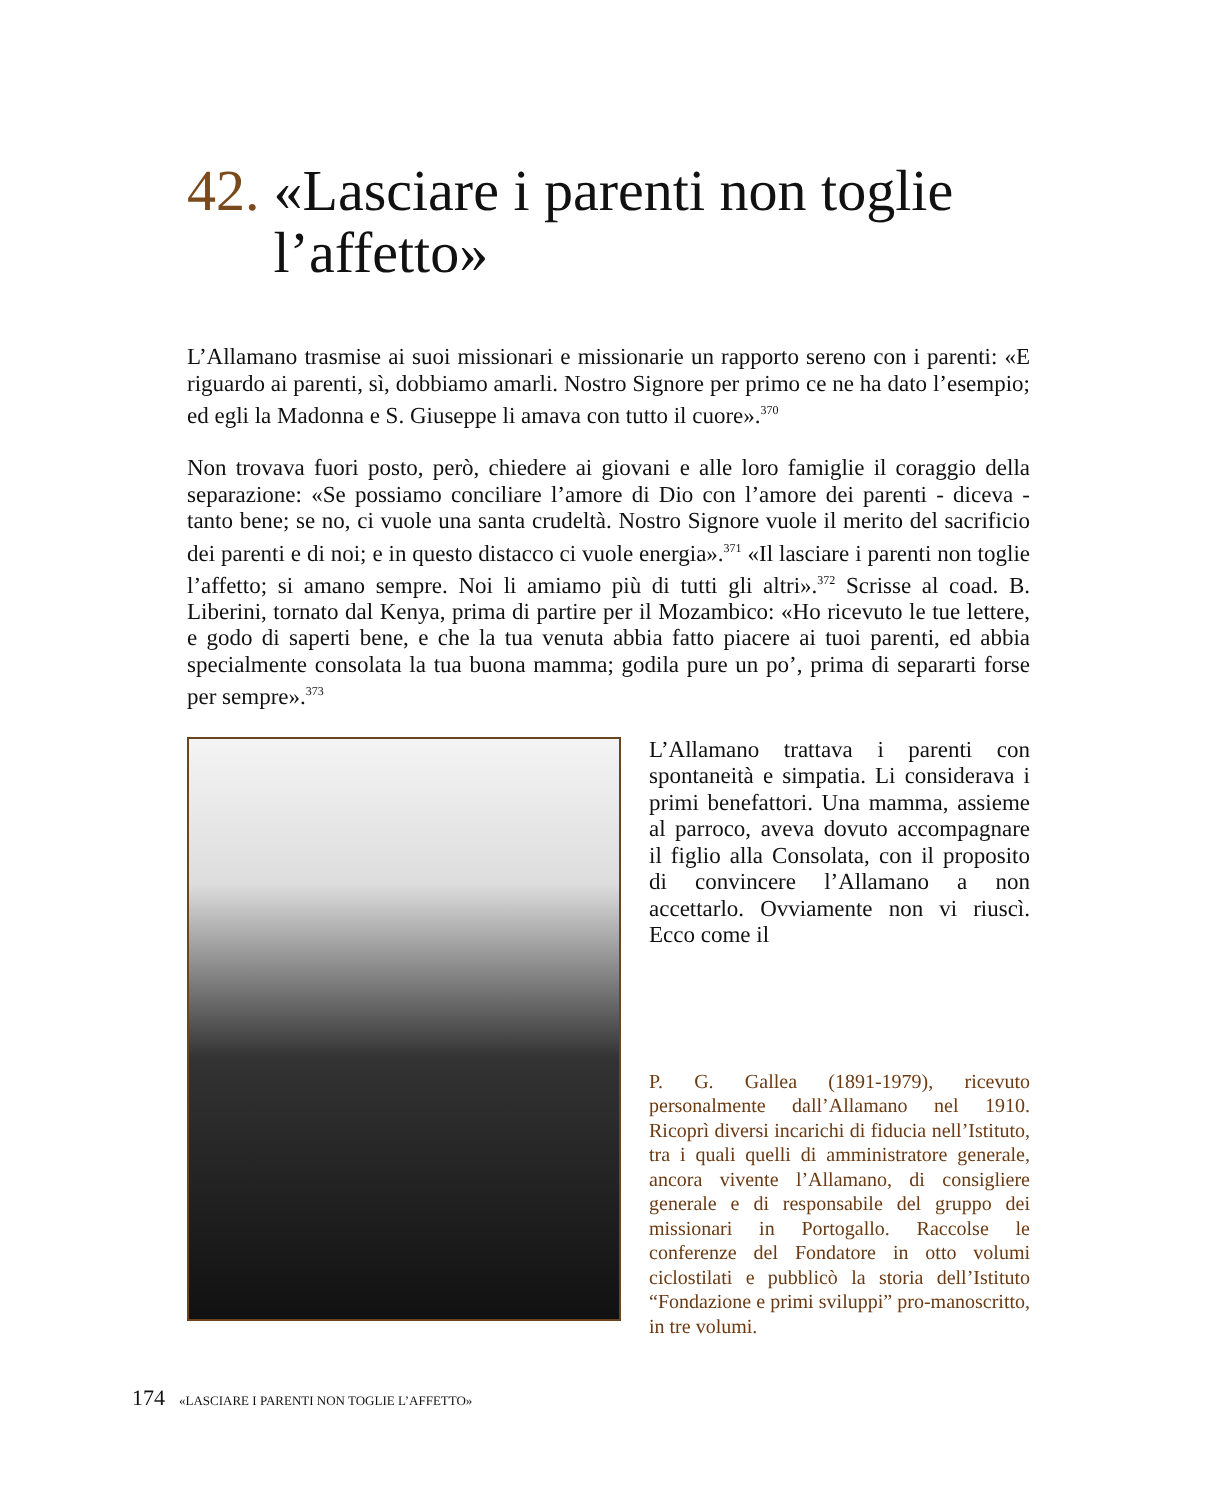42. «Lasciare i parenti non toglie l’affetto»
L’Allamano trasmise ai suoi missionari e missionarie un rapporto sereno con i parenti: «E riguardo ai parenti, sì, dobbiamo amarli. Nostro Signore per primo ce ne ha dato l’esempio; ed egli la Madonna e S. Giuseppe li amava con tutto il cuore».<sup>370</sup>
Non trovava fuori posto, però, chiedere ai giovani e alle loro famiglie il coraggio della separazione: «Se possiamo conciliare l’amore di Dio con l’amore dei parenti - diceva - tanto bene; se no, ci vuole una santa crudeltà. Nostro Signore vuole il merito del sacrificio dei parenti e di noi; e in questo distacco ci vuole energia».<sup>371</sup> «Il lasciare i parenti non toglie l’affetto; si amano sempre. Noi li amiamo più di tutti gli altri».<sup>372</sup> Scrisse al coad. B. Liberini, tornato dal Kenya, prima di partire per il Mozambico: «Ho ricevuto le tue lettere, e godo di saperti bene, e che la tua venuta abbia fatto piacere ai tuoi parenti, ed abbia specialmente consolata la tua buona mamma; godila pure un po’, prima di separarti forse per sempre».<sup>373</sup>
L’Allamano trattava i parenti con spontaneità e simpatia. Li considerava i primi benefattori. Una mamma, assieme al parroco, aveva dovuto accompagnare il figlio alla Consolata, con il proposito di convincere l’Allamano a non accettarlo. Ovviamente non vi riuscì. Ecco come il
P. G. Gallea (1891-1979), ricevuto personalmente dall’Allamano nel 1910. Ricoprì diversi incarichi di fiducia nell’Istituto, tra i quali quelli di amministratore generale, ancora vivente l’Allamano, di consigliere generale e di responsabile del gruppo dei missionari in Portogallo. Raccolse le conferenze del Fondatore in otto volumi ciclostilati e pubblicò la storia dell’Istituto “Fondazione e primi sviluppi” pro-manoscritto, in tre volumi.
174 «LASCIARE I PARENTI NON TOGLIE L’AFFETTO»